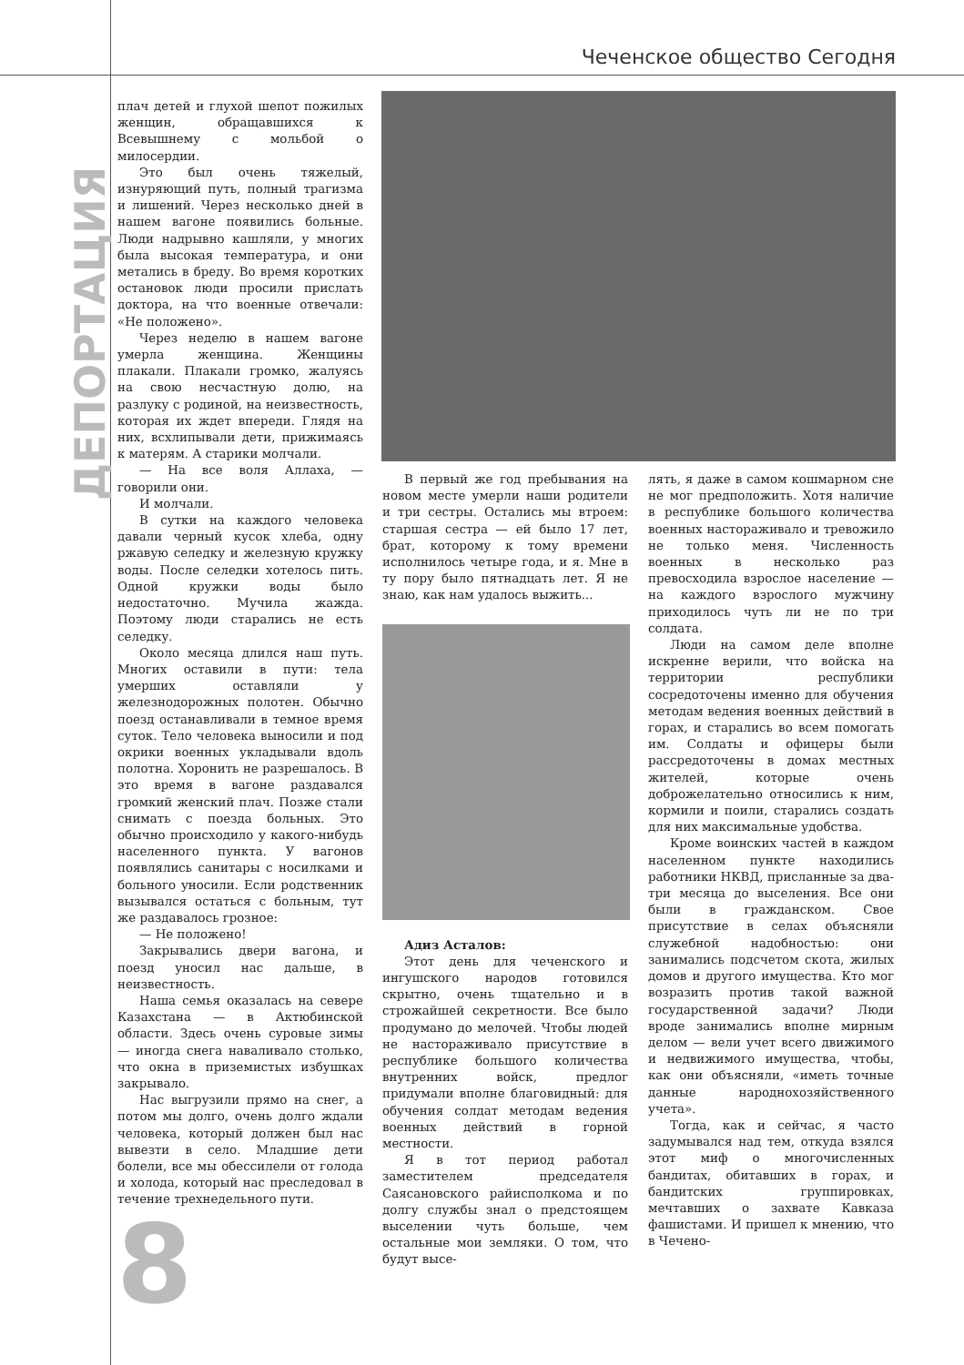Чеченское общество Сегодня
ДЕПОРТАЦИЯ
плач детей и глухой шепот пожилых женщин, обращавшихся к Всевышнему с мольбой о милосердии.
Это был очень тяжелый, изнуряющий путь, полный трагизма и лишений. Через несколько дней в нашем вагоне появились больные. Люди надрывно кашляли, у многих была высокая температура, и они метались в бреду. Во время коротких остановок люди просили прислать доктора, на что военные отвечали: «Не положено».
Через неделю в нашем вагоне умерла женщина. Женщины плакали. Плакали громко, жалуясь на свою несчастную долю, на разлуку с родиной, на неизвестность, которая их ждет впереди. Глядя на них, всхлипывали дети, прижимаясь к матерям. А старики молчали.
— На все воля Аллаха, — говорили они.
И молчали.
В сутки на каждого человека давали черный кусок хлеба, одну ржавую селедку и железную кружку воды. После селедки хотелось пить. Одной кружки воды было недостаточно. Мучила жажда. Поэтому люди старались не есть селедку.
Около месяца длился наш путь. Многих оставили в пути: тела умерших оставляли у железнодорожных полотен. Обычно поезд останавливали в темное время суток. Тело человека выносили и под окрики военных укладывали вдоль полотна. Хоронить не разрешалось. В это время в вагоне раздавался громкий женский плач. Позже стали снимать с поезда больных. Это обычно происходило у какого-нибудь населенного пункта. У вагонов появлялись санитары с носилками и больного уносили. Если родственник вызывался остаться с больным, тут же раздавалось грозное:
— Не положено!
Закрывались двери вагона, и поезд уносил нас дальше, в неизвестность.
Наша семья оказалась на севере Казахстана — в Актюбинской области. Здесь очень суровые зимы — иногда снега наваливало столько, что окна в приземистых избушках закрывало.
Нас выгрузили прямо на снег, а потом мы долго, очень долго ждали человека, который должен был нас вывезти в село. Младшие дети болели, все мы обессилели от голода и холода, который нас преследовал в течение трехнедельного пути.
В первый же год пребывания на новом месте умерли наши родители и три сестры. Остались мы втроем: старшая сестра — ей было 17 лет, брат, которому к тому времени исполнилось четыре года, и я. Мне в ту пору было пятнадцать лет. Я не знаю, как нам удалось выжить...
Адиз Асталов:
Этот день для чеченского и ингушского народов готовился скрытно, очень тщательно и в строжайшей секретности. Все было продумано до мелочей. Чтобы людей не настораживало присутствие в республике большого количества внутренних войск, предлог придумали вполне благовидный: для обучения солдат методам ведения военных действий в горной местности.
Я в тот период работал заместителем председателя Саясановского райисполкома и по долгу службы знал о предстоящем выселении чуть больше, чем остальные мои земляки. О том, что будут высе-
лять, я даже в самом кошмарном сне не мог предположить. Хотя наличие в республике большого количества военных настораживало и тревожило не только меня. Численность военных в несколько раз превосходила взрослое население — на каждого взрослого мужчину приходилось чуть ли не по три солдата.
Люди на самом деле вполне искренне верили, что войска на территории республики сосредоточены именно для обучения методам ведения военных действий в горах, и старались во всем помогать им. Солдаты и офицеры были рассредоточены в домах местных жителей, которые очень доброжелательно относились к ним, кормили и поили, старались создать для них максимальные удобства.
Кроме воинских частей в каждом населенном пункте находились работники НКВД, присланные за два-три месяца до выселения. Все они были в гражданском. Свое присутствие в селах объясняли служебной надобностью: они занимались подсчетом скота, жилых домов и другого имущества. Кто мог возразить против такой важной государственной задачи? Люди вроде занимались вполне мирным делом — вели учет всего движимого и недвижимого имущества, чтобы, как они объясняли, «иметь точные данные народнохозяйственного учета».
Тогда, как и сейчас, я часто задумывался над тем, откуда взялся этот миф о многочисленных бандитах, обитавших в горах, и бандитских группировках, мечтавших о захвате Кавказа фашистами. И пришел к мнению, что в Чечено-
8